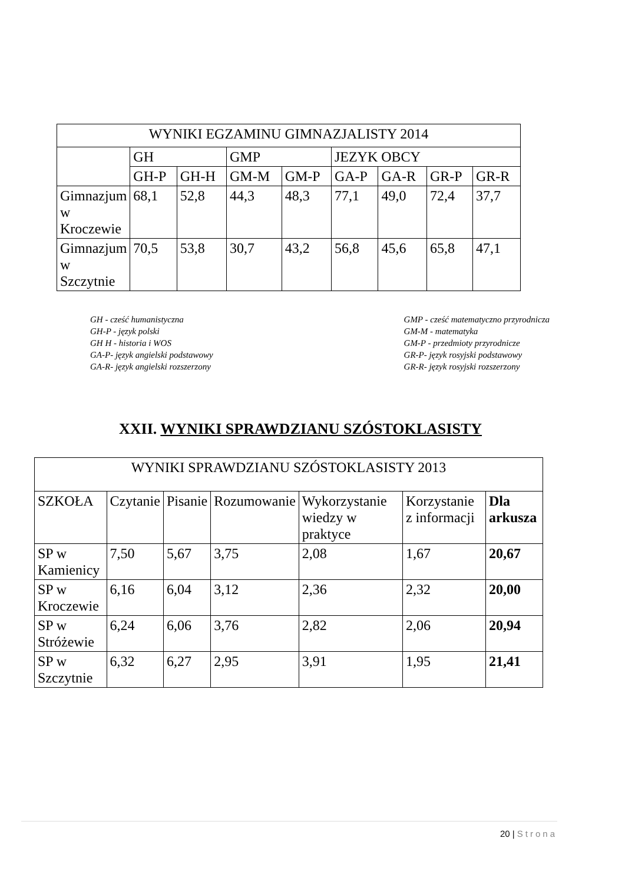| WYNIKI EGZAMINU GIMNAZJALISTY 2014 | | | | | | | | |
| --- | --- | --- | --- | --- | --- | --- | --- | --- |
| | GH | | GMP | | JEZYK OBCY | | | |
| | GH-P | GH-H | GM-M | GM-P | GA-P | GA-R | GR-P | GR-R |
| Gimnazjum w Kroczewie | 68,1 | 52,8 | 44,3 | 48,3 | 77,1 | 49,0 | 72,4 | 37,7 |
| Gimnazjum w Szczytnie | 70,5 | 53,8 | 30,7 | 43,2 | 56,8 | 45,6 | 65,8 | 47,1 |
GH - cześć humanistyczna
GH-P - język polski
GH H - historia i WOS
GA-P- język angielski podstawowy
GA-R- język angielski rozszerzony
GMP - cześć matematyczno przyrodnicza
GM-M - matematyka
GM-P - przedmioty przyrodnicze
GR-P- język rosyjski podstawowy
GR-R- język rosyjski rozszerzony
XXII. WYNIKI SPRAWDZIANU SZÓSTOKLASISTY
| WYNIKI SPRAWDZIANU SZÓSTOKLASISTY 2013 | | | | | | |
| --- | --- | --- | --- | --- | --- | --- |
| SZKOŁA | Czytanie | Pisanie | Rozumowanie | Wykorzystanie wiedzy w praktyce | Korzystanie z informacji | Dla arkusza |
| SP w Kamienicy | 7,50 | 5,67 | 3,75 | 2,08 | 1,67 | 20,67 |
| SP w Kroczewie | 6,16 | 6,04 | 3,12 | 2,36 | 2,32 | 20,00 |
| SP w Stróżewie | 6,24 | 6,06 | 3,76 | 2,82 | 2,06 | 20,94 |
| SP w Szczytnie | 6,32 | 6,27 | 2,95 | 3,91 | 1,95 | 21,41 |
20 | Strona